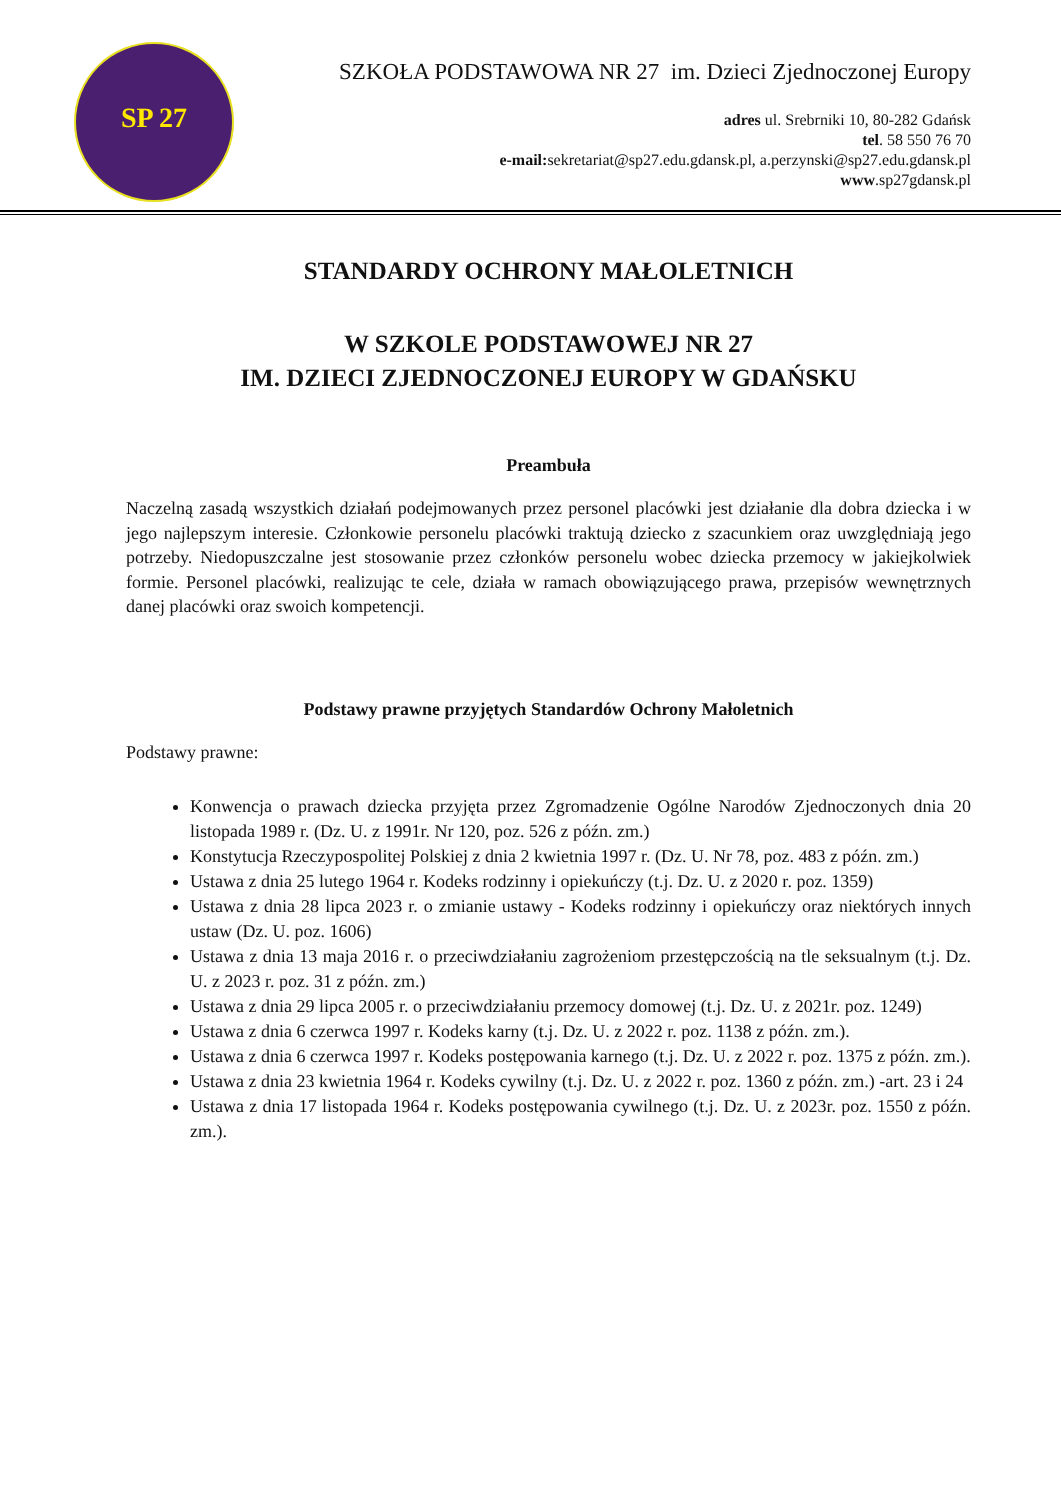SP 27
SZKOŁA PODSTAWOWA NR 27 im. Dzieci Zjednoczonej Europy
adres ul. Srebrniki 10, 80-282 Gdańsk
tel. 58 550 76 70
e-mail: sekretariat@sp27.edu.gdansk.pl, a.perzynski@sp27.edu.gdansk.pl
www.sp27gdansk.pl
STANDARDY OCHRONY MAŁOLETNICH
W SZKOLE PODSTAWOWEJ NR 27
IM. DZIECI ZJEDNOCZONEJ EUROPY W GDAŃSKU
Preambuła
Naczelną zasadą wszystkich działań podejmowanych przez personel placówki jest działanie dla dobra dziecka i w jego najlepszym interesie. Członkowie personelu placówki traktują dziecko z szacunkiem oraz uwzględniają jego potrzeby. Niedopuszczalne jest stosowanie przez członków personelu wobec dziecka przemocy w jakiejkolwiek formie. Personel placówki, realizując te cele, działa w ramach obowiązującego prawa, przepisów wewnętrznych danej placówki oraz swoich kompetencji.
Podstawy prawne przyjętych Standardów Ochrony Małoletnich
Podstawy prawne:
Konwencja o prawach dziecka przyjęta przez Zgromadzenie Ogólne Narodów Zjednoczonych dnia 20 listopada 1989 r. (Dz. U. z 1991r. Nr 120, poz. 526 z późn. zm.)
Konstytucja Rzeczypospolitej Polskiej z dnia 2 kwietnia 1997 r. (Dz. U. Nr 78, poz. 483 z późn. zm.)
Ustawa z dnia 25 lutego 1964 r. Kodeks rodzinny i opiekuńczy (t.j. Dz. U. z 2020 r. poz. 1359)
Ustawa z dnia 28 lipca 2023 r. o zmianie ustawy - Kodeks rodzinny i opiekuńczy oraz niektórych innych ustaw (Dz. U. poz. 1606)
Ustawa z dnia 13 maja 2016 r. o przeciwdziałaniu zagrożeniom przestępczością na tle seksualnym (t.j. Dz. U. z 2023 r. poz. 31 z późn. zm.)
Ustawa z dnia 29 lipca 2005 r. o przeciwdziałaniu przemocy domowej (t.j. Dz. U. z 2021r. poz. 1249)
Ustawa z dnia 6 czerwca 1997 r. Kodeks karny (t.j. Dz. U. z 2022 r. poz. 1138 z późn. zm.).
Ustawa z dnia 6 czerwca 1997 r. Kodeks postępowania karnego (t.j. Dz. U. z 2022 r. poz. 1375 z późn. zm.).
Ustawa z dnia 23 kwietnia 1964 r. Kodeks cywilny (t.j. Dz. U. z 2022 r. poz. 1360 z późn. zm.) -art. 23 i 24
Ustawa z dnia 17 listopada 1964 r. Kodeks postępowania cywilnego (t.j. Dz. U. z 2023r. poz. 1550 z późn. zm.).